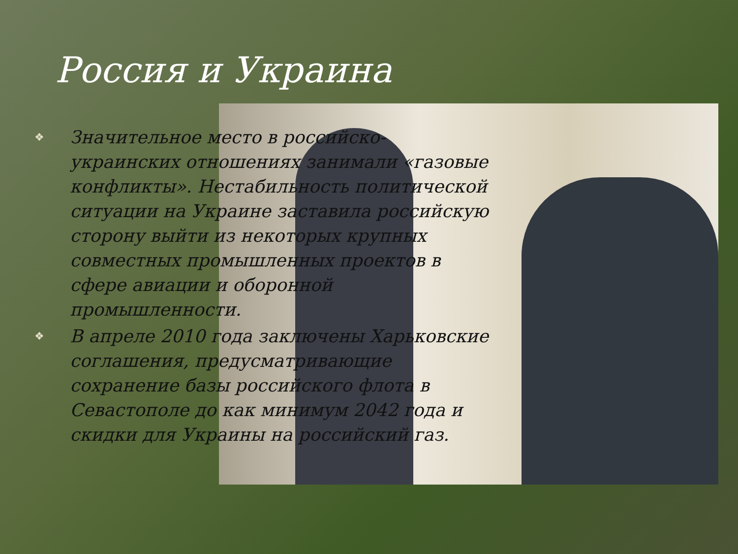Россия и Украина
❖ Значительное место в российско-украинских отношениях занимали «газовые конфликты». Нестабильность политической ситуации на Украине заставила российскую сторону выйти из некоторых крупных совместных промышленных проектов в сфере авиации и оборонной промышленности.
❖ В апреле 2010 года заключены Харьковские соглашения, предусматривающие сохранение базы российского флота в Севастополе до как минимум 2042 года и скидки для Украины на российский газ.